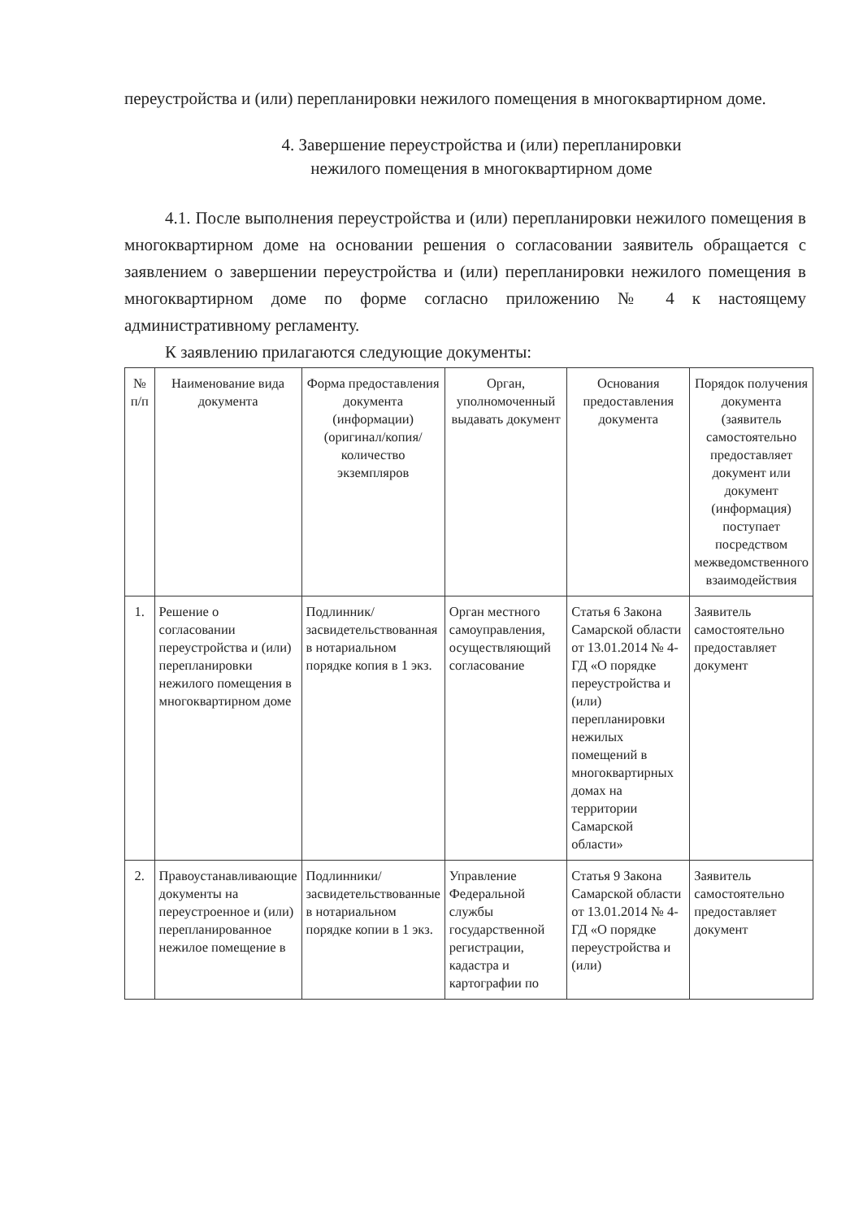переустройства и (или) перепланировки нежилого помещения в многоквартирном доме.
4. Завершение переустройства и (или) перепланировки
нежилого помещения в многоквартирном доме
4.1. После выполнения переустройства и (или) перепланировки нежилого помещения в многоквартирном доме на основании решения о согласовании заявитель обращается с заявлением о завершении переустройства и (или) перепланировки нежилого помещения в многоквартирном доме по форме согласно приложению № 4 к настоящему административному регламенту.
К заявлению прилагаются следующие документы:
| № п/п | Наименование вида документа | Форма предоставления документа (информации) (оригинал/копия/ количество экземпляров | Орган, уполномоченный выдавать документ | Основания предоставления документа | Порядок получения документа (заявитель самостоятельно предоставляет документ или документ (информация) поступает посредством межведомственного взаимодействия |
| --- | --- | --- | --- | --- | --- |
| 1. | Решение о согласовании переустройства и (или) перепланировки нежилого помещения в многоквартирном доме | Подлинник/ засвидетельствованная в нотариальном порядке копия в 1 экз. | Орган местного самоуправления, осуществляющий согласование | Статья 6 Закона Самарской области от 13.01.2014 № 4-ГД «О порядке переустройства и (или) перепланировки нежилых помещений в многоквартирных домах на территории Самарской области» | Заявитель самостоятельно предоставляет документ |
| 2. | Правоустанавливающие документы на переустроенное и (или) перепланированное нежилое помещение в | Подлинники/ засвидетельствованные в нотариальном порядке копии в 1 экз. | Управление Федеральной службы государственной регистрации, кадастра и картографии по | Статья 9 Закона Самарской области от 13.01.2014 № 4-ГД «О порядке переустройства и (или) | Заявитель самостоятельно предоставляет документ |